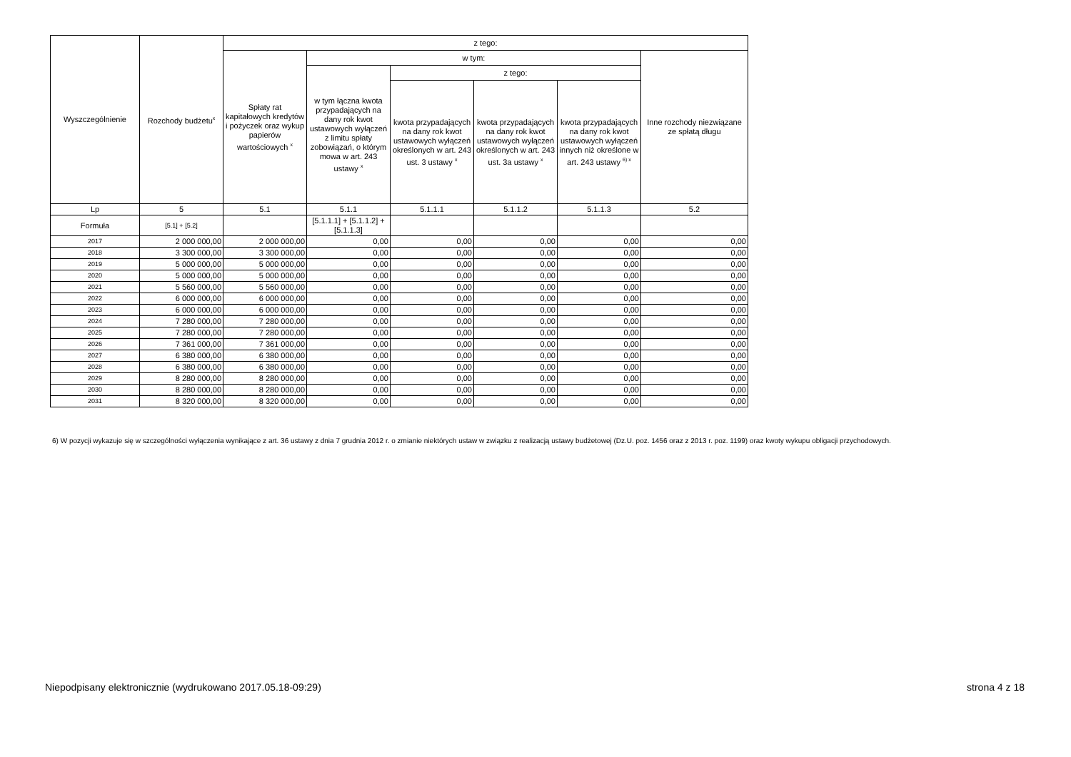| Wyszczególnienie | Rozchody budżetu<sup>x</sup> | z tego: | | | | | |
| --- | --- | --- | --- | --- | --- | --- | --- |
| | | Spłaty rat kapitałowych kredytów i pożyczek oraz wykup papierów wartościowych <sup>x</sup> | w tym: | | | | Inne rozchody niezwiązane ze spłatą długu |
| | | | w tym łączna kwota przypadających na dany rok kwot ustawowych wyłączeń z limitu spłaty zobowiązań, o którym mowa w art. 243 ustawy <sup>x</sup> | z tego: | | | |
| | | | | kwota przypadających na dany rok kwot ustawowych wyłączeń określonych w art. 243 ust. 3 ustawy <sup>x</sup> | kwota przypadających na dany rok kwot ustawowych wyłączeń określonych w art. 243 ust. 3a ustawy <sup>x</sup> | kwota przypadających na dany rok kwot ustawowych wyłączeń innych niż określone w art. 243 ustawy <sup>6) x</sup> | |
| Lp | 5 | 5.1 | 5.1.1 | 5.1.1.1 | 5.1.1.2 | 5.1.1.3 | 5.2 |
| Formuła | [5.1] + [5.2] | | [5.1.1.1] + [5.1.1.2] + [5.1.1.3] | | | | |
| 2017 | 2 000 000,00 | 2 000 000,00 | 0,00 | 0,00 | 0,00 | 0,00 | 0,00 |
| 2018 | 3 300 000,00 | 3 300 000,00 | 0,00 | 0,00 | 0,00 | 0,00 | 0,00 |
| 2019 | 5 000 000,00 | 5 000 000,00 | 0,00 | 0,00 | 0,00 | 0,00 | 0,00 |
| 2020 | 5 000 000,00 | 5 000 000,00 | 0,00 | 0,00 | 0,00 | 0,00 | 0,00 |
| 2021 | 5 560 000,00 | 5 560 000,00 | 0,00 | 0,00 | 0,00 | 0,00 | 0,00 |
| 2022 | 6 000 000,00 | 6 000 000,00 | 0,00 | 0,00 | 0,00 | 0,00 | 0,00 |
| 2023 | 6 000 000,00 | 6 000 000,00 | 0,00 | 0,00 | 0,00 | 0,00 | 0,00 |
| 2024 | 7 280 000,00 | 7 280 000,00 | 0,00 | 0,00 | 0,00 | 0,00 | 0,00 |
| 2025 | 7 280 000,00 | 7 280 000,00 | 0,00 | 0,00 | 0,00 | 0,00 | 0,00 |
| 2026 | 7 361 000,00 | 7 361 000,00 | 0,00 | 0,00 | 0,00 | 0,00 | 0,00 |
| 2027 | 6 380 000,00 | 6 380 000,00 | 0,00 | 0,00 | 0,00 | 0,00 | 0,00 |
| 2028 | 6 380 000,00 | 6 380 000,00 | 0,00 | 0,00 | 0,00 | 0,00 | 0,00 |
| 2029 | 8 280 000,00 | 8 280 000,00 | 0,00 | 0,00 | 0,00 | 0,00 | 0,00 |
| 2030 | 8 280 000,00 | 8 280 000,00 | 0,00 | 0,00 | 0,00 | 0,00 | 0,00 |
| 2031 | 8 320 000,00 | 8 320 000,00 | 0,00 | 0,00 | 0,00 | 0,00 | 0,00 |
6) W pozycji wykazuje się w szczególności wyłączenia wynikające z art. 36 ustawy z dnia 7 grudnia 2012 r. o zmianie niektórych ustaw w związku z realizacją ustawy budżetowej (Dz.U. poz. 1456 oraz z 2013 r. poz. 1199) oraz kwoty wykupu obligacji przychodowych.
Niepodpisany elektronicznie (wydrukowano 2017.05.18-09:29) strona 4 z 18